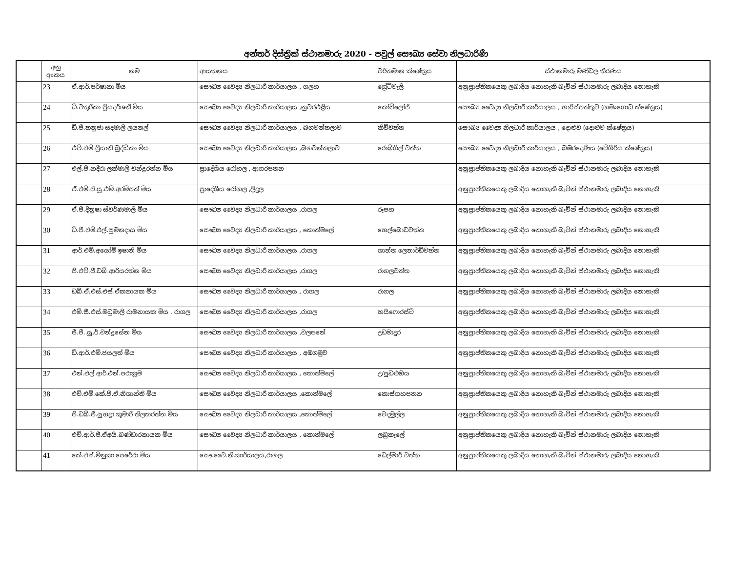අන්තර් දිස්ත්‍රික් ස්ථානමාරු 2020 - පවුල් සෞඛ්‍ය සේවා නිලධාරිණී
| | අනු අංකය | නම | ආයතනය | වර්තමාන ක්ෂේත්‍රය | ස්ථානමාරු මණ්ඩල තීරණය |
| --- | --- | --- | --- | --- | --- |
| | 23 | ඒ.ආර්.පර්ෂානා මිය | සෞඛ්‍ය වෛද්‍ය නිලධාරී කාර්යාලය , ගලහ | ග්‍රේට්වැලි | අනුප්‍රාප්තිකයෙකු ලබාදිය නොහැකි බැවින් ස්ථානමාරු ලබාදිය නොහැකි |
| | 24 | ඩී.චතුරිකා ප්‍රියදර්ශනී මිය | සෞඛ්‍ය වෛද්‍ය නිලධාරී කාර්යාලය ,නුවරඑළිය | කෝට්ලෝජ් | සෞඛ්‍ය වෛද්‍ය නිලධාරී කාර්යාලය , හාරිස්පත්තුව (හමංගොඩ ක්ෂේත්‍රය) |
| | 25 | ඩී.පී.තනුජා සදමාලි ලයනල් | සෞඛ්‍ය වෛද්‍ය නිලධාරී කාර්යාලය , බගවන්තලාව | කිව්වත්ත | සෞඛ්‍ය වෛද්‍ය නිලධාරී කාර්යාලය , දොළුව (දොළුව ක්ෂේත්‍රය) |
| | 26 | එච්.එම්.ප්‍රියානි බුද්ධිකා මිය | සෞඛ්‍ය වෛද්‍ය නිලධාරී කාර්යාලය ,බගවන්තලාව | රොබ්ගිල් වත්ත | සෞඛ්‍ය වෛද්‍ය නිලධාරී කාර්යාලය , බඹරදෙණිය (වේගිරිය ක්ෂේත්‍රය) |
| | 27 | එල්.ජී.නදීරා ලක්මාලි චන්ද්‍රරත්න මිය | ප්‍රාදේශීය රෝහල , ආගරපතන | | අනුප්‍රාප්තිකයෙකු ලබාදිය නොහැකි බැවින් ස්ථානමාරු ලබාදිය නොහැකි |
| | 28 | ඒ.එම්.ඒ.යූ.එම්.අරම්පත් මිය | ප්‍රාදේශීය රෝහල ,ලිදුල | | අනුප්‍රාප්තිකයෙකු ලබාදිය නොහැකි බැවින් ස්ථානමාරු ලබාදිය නොහැකි |
| | 29 | ඒ.ජී.දිනුෂා ස්වර්ණමාලි මිය | සෞඛ්‍ය වෛද්‍ය නිලධාරී කාර්යාලය ,රාගල | රූපහ | අනුප්‍රාප්තිකයෙකු ලබාදිය නොහැකි බැවින් ස්ථානමාරු ලබාදිය නොහැකි |
| | 30 | ඩී.ජී.එම්.එල්.සුමනදාස මිය | සෞඛ්‍ය වෛද්‍ය නිලධාරී කාර්යාලය , කොත්මලේ | හෙල්බොඩවත්ත | අනුප්‍රාප්තිකයෙකු ලබාදිය නොහැකි බැවින් ස්ථානමාරු ලබාදිය නොහැකි |
| | 31 | ආර්.එම්.අයෝමි ඉෂානි මිය | සෞඛ්‍ය වෛද්‍ය නිලධාරී කාර්යාලය ,රාගල | ශාන්ත ලෙනාර්ඩ්වත්ත | අනුප්‍රාප්තිකයෙකු ලබාදිය නොහැකි බැවින් ස්ථානමාරු ලබාදිය නොහැකි |
| | 32 | පී.එච්.පී.ඩබ්.ආරියරත්න මිය | සෞඛ්‍ය වෛද්‍ය නිලධාරී කාර්යාලය ,රාගල | රාගලවත්ත | අනුප්‍රාප්තිකයෙකු ලබාදිය නොහැකි බැවින් ස්ථානමාරු ලබාදිය නොහැකි |
| | 33 | ඩබ්.ඒ.එස්.එස්.ඒකනායක මිය | සෞඛ්‍ය වෛද්‍ය නිලධාරී කාර්යාලය , රාගල | රාගල | අනුප්‍රාප්තිකයෙකු ලබාදිය නොහැකි බැවින් ස්ථානමාරු ලබාදිය නොහැකි |
| | 34 | එම්.සී.එස්.මධුමාලි රාමනායක මිය , රාගල | සෞඛ්‍ය වෛද්‍ය නිලධාරී කාර්යාලය ,රාගල | හයිෆොරස්ට් | අනුප්‍රාප්තිකයෙකු ලබාදිය නොහැකි බැවින් ස්ථානමාරු ලබාදිය නොහැකි |
| | 35 | ජී.ජී..යූ.ර්.චන්ද්‍රසේන මිය | සෞඛ්‍ය වෛද්‍ය නිලධාරී කාර්යාලය ,වලපනේ | උඩමාදුර | අනුප්‍රාප්තිකයෙකු ලබාදිය නොහැකි බැවින් ස්ථානමාරු ලබාදිය නොහැකි |
| | 36 | ඩී.ආර්.එම්.ජයලත් මිය | සෞඛ්‍ය වෛද්‍ය නිලධාරී කාර්යාලය , අඹගමුව | | අනුප්‍රාප්තිකයෙකු ලබාදිය නොහැකි බැවින් ස්ථානමාරු ලබාදිය නොහැකි |
| | 37 | එන්.එල්.ආර්.එන්.පරාක්‍රම | සෞඛ්‍ය වෛද්‍ය නිලධාරී කාර්යාලය , කොත්මලේ | උ/පුඩළුඔය | අනුප්‍රාප්තිකයෙකු ලබාදිය නොහැකි බැවින් ස්ථානමාරු ලබාදිය නොහැකි |
| | 38 | එච්.එම්.කේ.ජී.ඒ.නිශාන්ති මිය | සෞඛ්‍ය වෛද්‍ය නිලධාරී කාර්යාලය ,කොත්මලේ | කොස්ගහපතන | අනුප්‍රාප්තිකයෙකු ලබාදිය නොහැකි බැවින් ස්ථානමාරු ලබාදිය නොහැකි |
| | 39 | පී.ඩබ්.ජී.සුභද්‍රා කුමාරි තිලකරත්න මිය | සෞඛ්‍ය වෛද්‍ය නිලධාරී කාර්යාලය ,කොත්මලේ | වෙදමුල්ල | අනුප්‍රාප්තිකයෙකු ලබාදිය නොහැකි බැවින් ස්ථානමාරු ලබාදිය නොහැකි |
| | 40 | එච්.ආර්.ජී.ඒඅයි.බණ්ඩාරනායක මිය | සෞඛ්‍ය වෛද්‍ය නිලධාරී කාර්යාලය , කොත්මලේ | ලබුකැලේ | අනුප්‍රාප්තිකයෙකු ලබාදිය නොහැකි බැවින් ස්ථානමාරු ලබාදිය නොහැකි |
| | 41 | කේ.එස්.මිනුකා පෙරේරා මිය | සෞ.වෛ.නි.කාර්යාලය,රාගල | ඩෙල්මාර් වත්ත | අනුප්‍රාප්තිකයෙකු ලබාදිය නොහැකි බැවින් ස්ථානමාරු ලබාදිය නොහැකි |